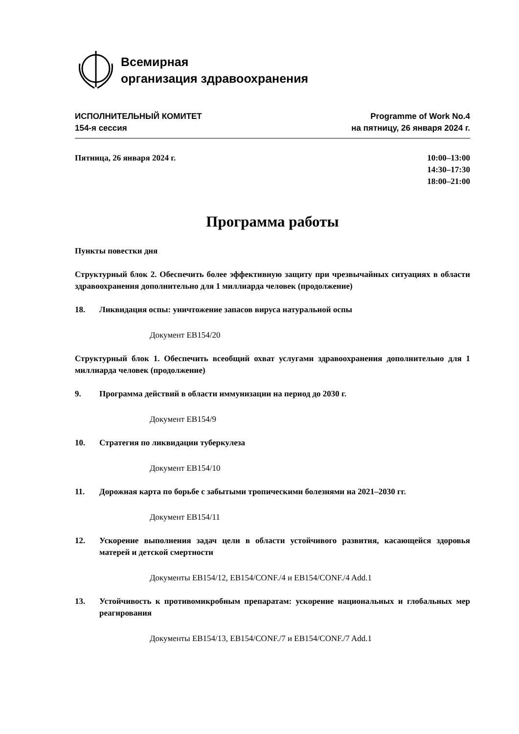Всемирная
организация здравоохранения
ИСПОЛНИТЕЛЬНЫЙ КОМИТЕТ
154-я сессия
Programme of Work No.4
на пятницу, 26 января 2024 г.
Пятница, 26 января 2024 г. 10:00–13:00
14:30–17:30
18:00–21:00
Программа работы
Пункты повестки дня
Структурный блок 2. Обеспечить более эффективную защиту при чрезвычайных ситуациях в области здравоохранения дополнительно для 1 миллиарда человек (продолжение)
18. Ликвидация оспы: уничтожение запасов вируса натуральной оспы
Документ EB154/20
Структурный блок 1. Обеспечить всеобщий охват услугами здравоохранения дополнительно для 1 миллиарда человек (продолжение)
9. Программа действий в области иммунизации на период до 2030 г.
Документ EB154/9
10. Стратегия по ликвидации туберкулеза
Документ EB154/10
11. Дорожная карта по борьбе с забытыми тропическими болезнями на 2021–2030 гг.
Документ EB154/11
12. Ускорение выполнения задач цели в области устойчивого развития, касающейся здоровья матерей и детской смертности
Документы EB154/12, EB154/CONF./4 и EB154/CONF./4 Add.1
13. Устойчивость к противомикробным препаратам: ускорение национальных и глобальных мер реагирования
Документы EB154/13, EB154/CONF./7 и EB154/CONF./7 Add.1